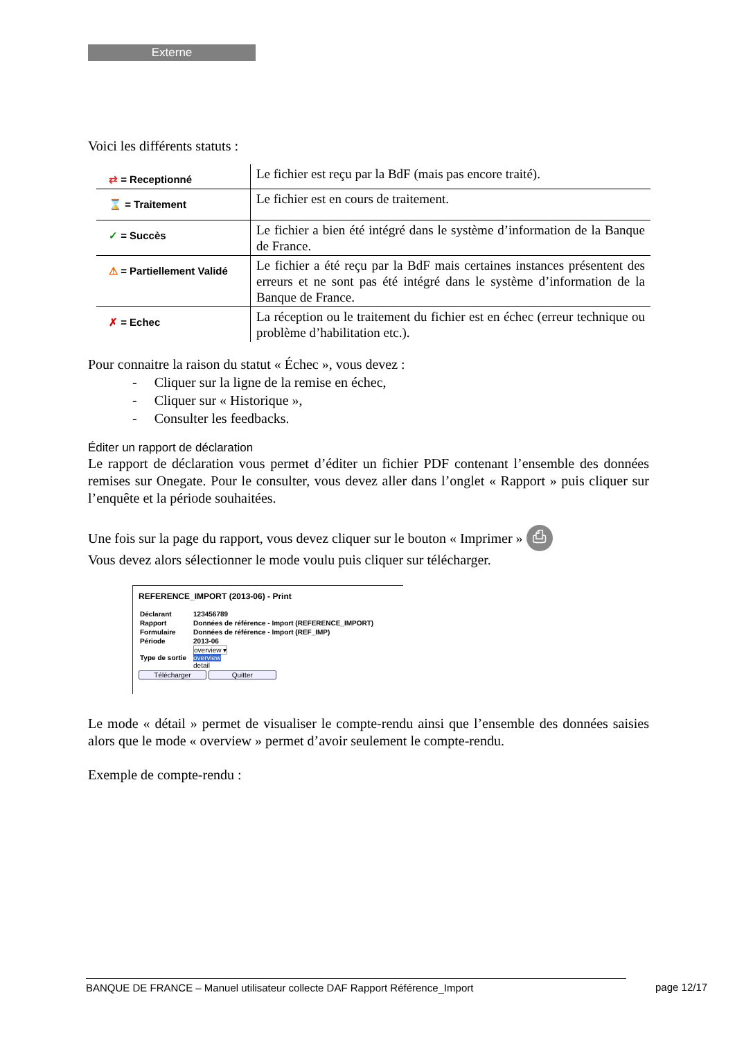Externe
Voici les différents statuts :
| ⇄ = Receptionné | Le fichier est reçu par la BdF (mais pas encore traité). |
| ⌛ = Traitement | Le fichier est en cours de traitement. |
| ✓ = Succès | Le fichier a bien été intégré dans le système d’information de la Banque de France. |
| ⚠ = Partiellement Validé | Le fichier a été reçu par la BdF mais certaines instances présentent des erreurs et ne sont pas été intégré dans le système d’information de la Banque de France. |
| ✗ = Echec | La réception ou le traitement du fichier est en échec (erreur technique ou problème d’habilitation etc.). |
Pour connaitre la raison du statut « Échec », vous devez :
- Cliquer sur la ligne de la remise en échec,
- Cliquer sur « Historique »,
- Consulter les feedbacks.
Éditer un rapport de déclaration
Le rapport de déclaration vous permet d’éditer un fichier PDF contenant l’ensemble des données remises sur Onegate. Pour le consulter, vous devez aller dans l’onglet « Rapport » puis cliquer sur l’enquête et la période souhaitées.
Une fois sur la page du rapport, vous devez cliquer sur le bouton « Imprimer » ⎙
Vous devez alors sélectionner le mode voulu puis cliquer sur télécharger.
REFERENCE_IMPORT (2013-06) - Print
| Déclarant | 123456789 |
| Rapport | Données de référence - Import (REFERENCE_IMPORT) |
| Formulaire | Données de référence - Import (REF_IMP) |
| Période | 2013-06 |
| Type de sortie | overview ▾ overview detail |
Télécharger Quitter
Le mode « détail » permet de visualiser le compte-rendu ainsi que l’ensemble des données saisies alors que le mode « overview » permet d’avoir seulement le compte-rendu.
Exemple de compte-rendu :
BANQUE DE FRANCE – Manuel utilisateur collecte DAF Rapport Référence_Import page 12/17